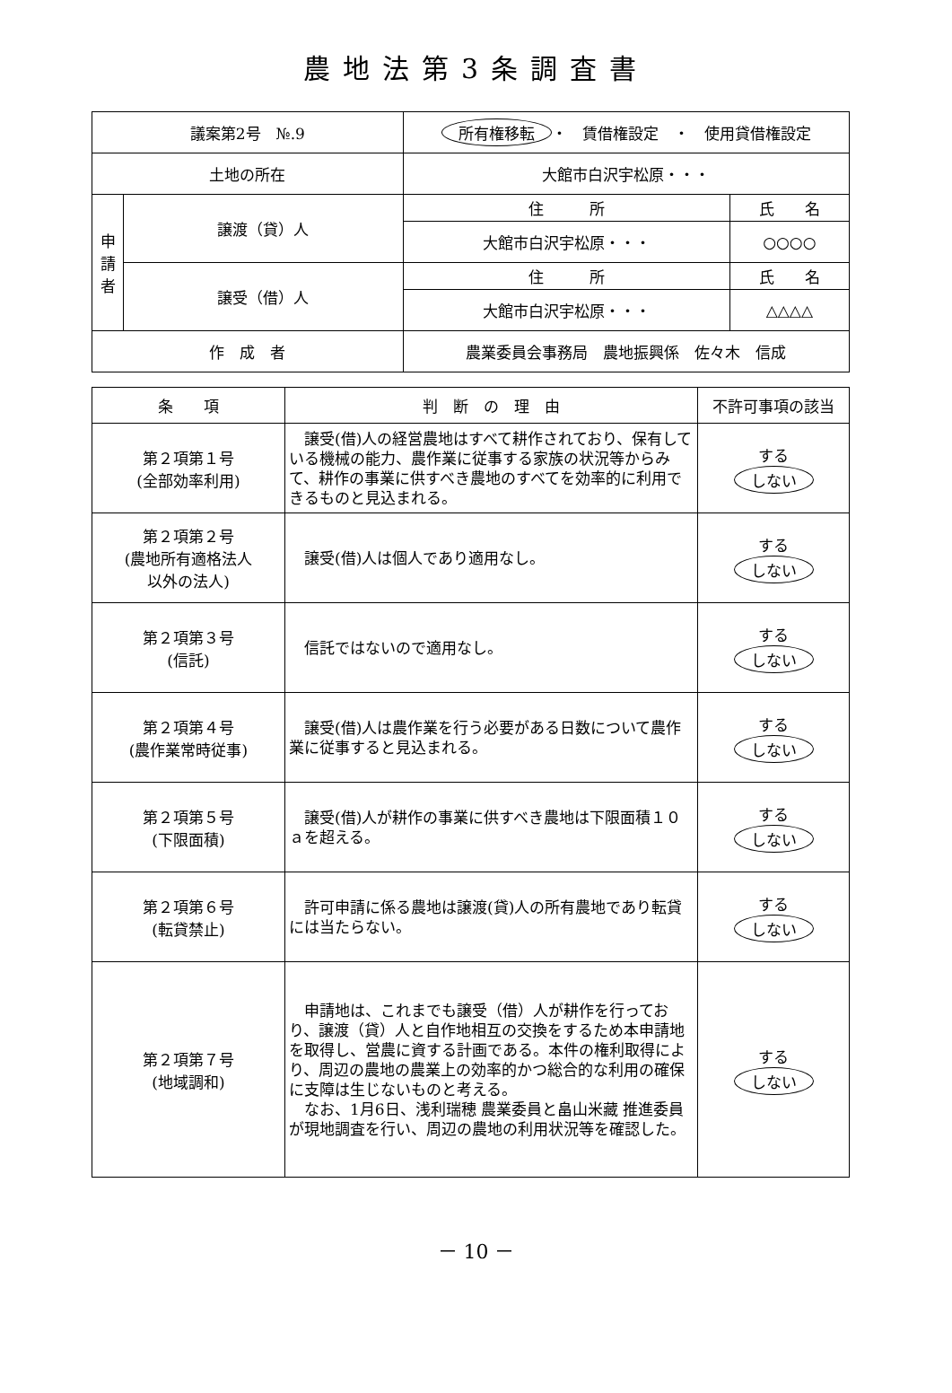農地法第3条調査書
| 議案第2号 №.9 | | 所有権移転 ・ 賃借権設定 ・ 使用貸借権設定 | |
| 土地の所在 | | 大館市白沢宇松原・・・ | |
| 申 請 者 | 譲渡（貸）人 | 住 所 | 氏 名 |
| | | 大館市白沢宇松原・・・ | ○○○○ |
| | 譲受（借）人 | 住 所 | 氏 名 |
| | | 大館市白沢宇松原・・・ | △△△△ |
| 作 成 者 | | 農業委員会事務局 農地振興係 佐々木 信成 | |
| 条 項 | 判 断 の 理 由 | 不許可事項の該当 |
| --- | --- | --- |
| 第２項第１号 (全部効率利用) | 譲受(借)人の経営農地はすべて耕作されており、保有している機械の能力、農作業に従事する家族の状況等からみて、耕作の事業に供すべき農地のすべてを効率的に利用できるものと見込まれる。 | する しない |
| 第２項第２号 (農地所有適格法人 以外の法人) | 譲受(借)人は個人であり適用なし。 | する しない |
| 第２項第３号 (信託) | 信託ではないので適用なし。 | する しない |
| 第２項第４号 (農作業常時従事) | 譲受(借)人は農作業を行う必要がある日数について農作業に従事すると見込まれる。 | する しない |
| 第２項第５号 (下限面積) | 譲受(借)人が耕作の事業に供すべき農地は下限面積１０ａを超える。 | する しない |
| 第２項第６号 (転貸禁止) | 許可申請に係る農地は譲渡(貸)人の所有農地であり転貸には当たらない。 | する しない |
| 第２項第７号 (地域調和) | 申請地は、これまでも譲受（借）人が耕作を行っており、譲渡（貸）人と自作地相互の交換をするため本申請地を取得し、営農に資する計画である。本件の権利取得により、周辺の農地の農業上の効率的かつ総合的な利用の確保に支障は生じないものと考える。 なお、1月6日、浅利瑞穂 農業委員と畠山米藏 推進委員が現地調査を行い、周辺の農地の利用状況等を確認した。 | する しない |
－ 10 －